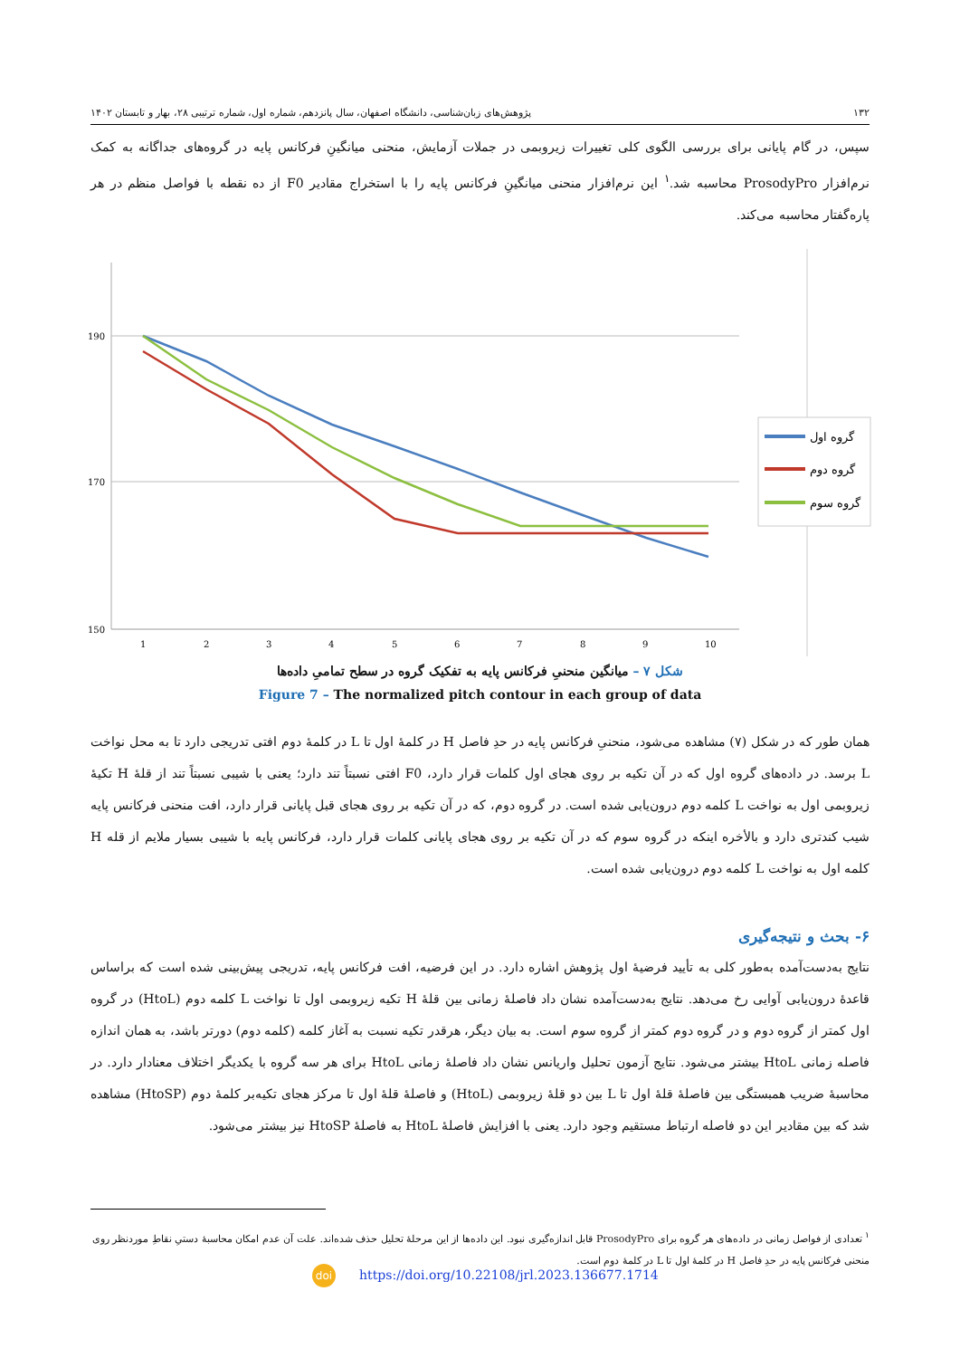۱۳۲ پژوهش‌های زبان‌شناسی، دانشگاه اصفهان، سال پانزدهم، شماره اول، شماره ترتیبی ۲۸، بهار و تابستان ۱۴۰۲
سپس، در گام پایانی برای بررسی الگوی کلی تغییرات زیروبمی در جملات آزمایش، منحنی میانگینِ فرکانس پایه در گروه‌های جداگانه به کمک نرم‌افزار ProsodyPro محاسبه شد.<sup>۱</sup> این نرم‌افزار منحنی میانگینِ فرکانس پایه را با استخراج مقادیر F0 از ده نقطه با فواصل منظم در هر پاره‌گفتار محاسبه می‌کند.
190
170
150
1
2
3
4
5
6
7
8
9
10
گروه اول
گروه دوم
گروه سوم
شکل ۷ – میانگین منحنیِ فرکانس پایه به تفکیک گروه در سطح تمامیِ داده‌ها
Figure 7 – The normalized pitch contour in each group of data
همان طور که در شکل (۷) مشاهده می‌شود، منحنیِ فرکانس پایه در حدِ فاصل H در کلمۀ اول تا L در کلمۀ دوم افتی تدریجی دارد تا به محل نواخت L برسد. در داده‌های گروه اول که در آن تکیه بر روی هجای اول کلمات قرار دارد، F0 افتی نسبتاً تند دارد؛ یعنی با شیبی نسبتاً تند از قلۀ H تکیۀ زیروبمی اول به نواخت L کلمه دوم درون‌یابی شده است. در گروه دوم، که در آن تکیه بر روی هجای قبل پایانی قرار دارد، افت منحنی فرکانس پایه شیب کندتری دارد و بالأخره اینکه در گروه سوم که در آن تکیه بر روی هجای پایانی کلمات قرار دارد، فرکانس پایه با شیبی بسیار ملایم از قله H کلمه اول به نواخت L کلمه دوم درون‌یابی شده است.
۶- بحث و نتیجه‌گیری
نتایج به‌دست‌آمده به‌طور کلی به تأیید فرضیۀ اول پژوهش اشاره دارد. در این فرضیه، افت فرکانس پایه، تدریجی پیش‌بینی شده است که براساس قاعدۀ درون‌یابی آوایی رخ می‌دهد. نتایج به‌دست‌آمده نشان داد فاصلۀ زمانی بین قلۀ H تکیه زیروبمی اول تا نواخت L کلمه دوم (HtoL) در گروه اول کمتر از گروه دوم و در گروه دوم کمتر از گروه سوم است. به بیان دیگر، هرقدر تکیه نسبت به آغاز کلمه (کلمه دوم) دورتر باشد، به همان اندازه فاصله زمانی HtoL بیشتر می‌شود. نتایج آزمون تحلیل واریانس نشان داد فاصلۀ زمانی HtoL برای هر سه گروه با یکدیگر اختلاف معنادار دارد. در محاسبۀ ضریب همبستگی بین فاصلۀ قلۀ اول تا L بین دو قلۀ زیروبمی (HtoL) و فاصلۀ قلۀ اول تا مرکز هجای تکیه‌بر کلمۀ دوم (HtoSP) مشاهده شد که بین مقادیر این دو فاصله ارتباط مستقیم وجود دارد. یعنی با افزایش فاصلۀ HtoL به فاصلۀ HtoSP نیز بیشتر می‌شود.
<sup>۱</sup> تعدادی از فواصل زمانی در داده‌های هر گروه برای ProsodyPro قابل اندازه‌گیری نبود. این داده‌ها از این مرحلۀ تحلیل حذف شده‌اند. علت آن عدم امکان محاسبۀ دستیِ نقاطِ موردنظر روی منحنی فرکانس پایه در حدِ فاصل H در کلمۀ اول تا L در کلمۀ دوم است.
doi https://doi.org/10.22108/jrl.2023.136677.1714